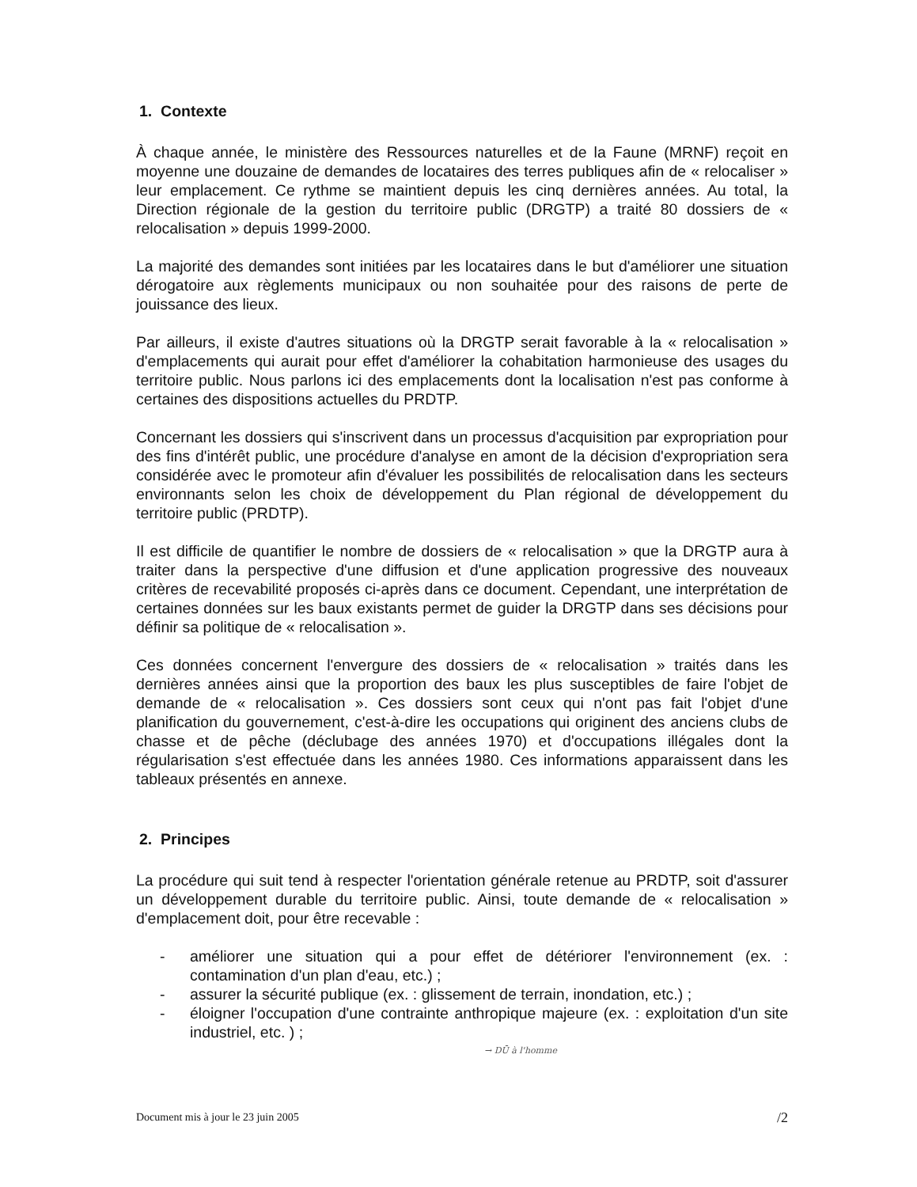1. Contexte
À chaque année, le ministère des Ressources naturelles et de la Faune (MRNF) reçoit en moyenne une douzaine de demandes de locataires des terres publiques afin de « relocaliser » leur emplacement. Ce rythme se maintient depuis les cinq dernières années. Au total, la Direction régionale de la gestion du territoire public (DRGTP) a traité 80 dossiers de « relocalisation » depuis 1999-2000.
La majorité des demandes sont initiées par les locataires dans le but d'améliorer une situation dérogatoire aux règlements municipaux ou non souhaitée pour des raisons de perte de jouissance des lieux.
Par ailleurs, il existe d'autres situations où la DRGTP serait favorable à la « relocalisation » d'emplacements qui aurait pour effet d'améliorer la cohabitation harmonieuse des usages du territoire public. Nous parlons ici des emplacements dont la localisation n'est pas conforme à certaines des dispositions actuelles du PRDTP.
Concernant les dossiers qui s'inscrivent dans un processus d'acquisition par expropriation pour des fins d'intérêt public, une procédure d'analyse en amont de la décision d'expropriation sera considérée avec le promoteur afin d'évaluer les possibilités de relocalisation dans les secteurs environnants selon les choix de développement du Plan régional de développement du territoire public (PRDTP).
Il est difficile de quantifier le nombre de dossiers de « relocalisation » que la DRGTP aura à traiter dans la perspective d'une diffusion et d'une application progressive des nouveaux critères de recevabilité proposés ci-après dans ce document. Cependant, une interprétation de certaines données sur les baux existants permet de guider la DRGTP dans ses décisions pour définir sa politique de « relocalisation ».
Ces données concernent l'envergure des dossiers de « relocalisation » traités dans les dernières années ainsi que la proportion des baux les plus susceptibles de faire l'objet de demande de « relocalisation ». Ces dossiers sont ceux qui n'ont pas fait l'objet d'une planification du gouvernement, c'est-à-dire les occupations qui originent des anciens clubs de chasse et de pêche (déclubage des années 1970) et d'occupations illégales dont la régularisation s'est effectuée dans les années 1980. Ces informations apparaissent dans les tableaux présentés en annexe.
2. Principes
La procédure qui suit tend à respecter l'orientation générale retenue au PRDTP, soit d'assurer un développement durable du territoire public. Ainsi, toute demande de « relocalisation » d'emplacement doit, pour être recevable :
- améliorer une situation qui a pour effet de détériorer l'environnement (ex. : contamination d'un plan d'eau, etc.) ;
- assurer la sécurité publique (ex. : glissement de terrain, inondation, etc.) ;
- éloigner l'occupation d'une contrainte anthropique majeure (ex. : exploitation d'un site industriel, etc. ) ;
→ DŪ à l'homme
Document mis à jour le 23 juin 2005 /2